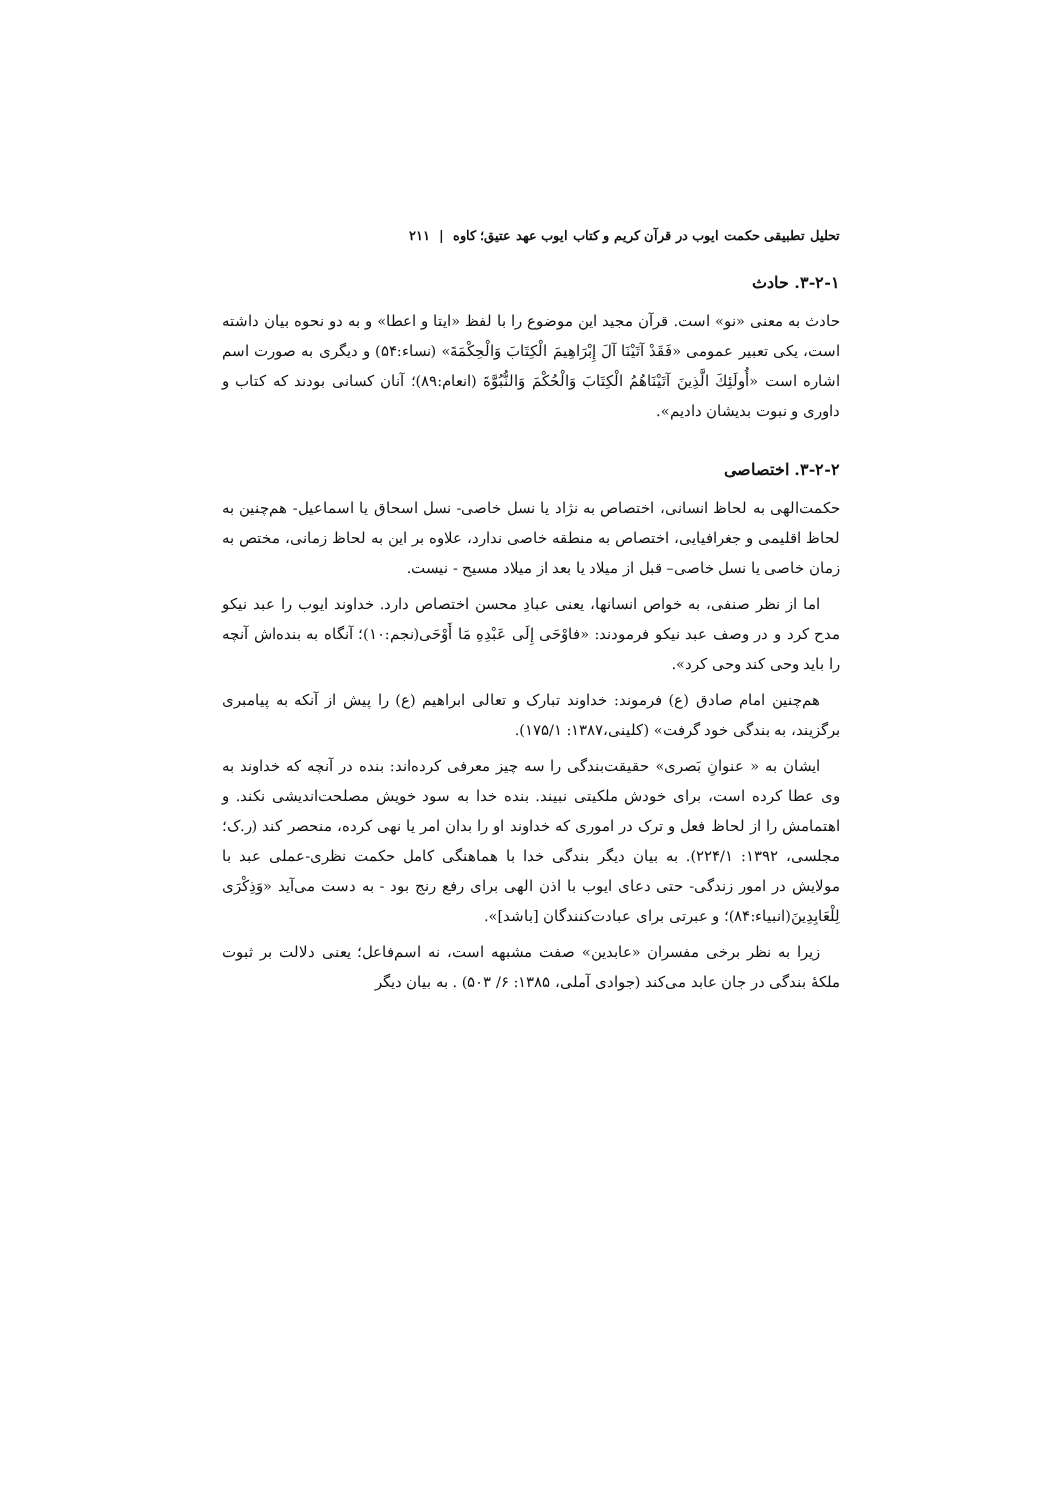تحلیل تطبیقی حکمت ایوب در قرآن کریم و کتاب ایوب عهد عتیق؛ کاوه | ۲۱۱
۳-۲-۱. حادث
حادث به معنی «نو» است. قرآن مجید این موضوع را با لفظ «ایتا و اعطا» و به دو نحوه بیان داشته است، یکی تعبیر عمومی «فَقَدْ آتَيْنَا آلَ إِبْرَاهِيمَ الْكِتَابَ وَالْحِكْمَةَ» (نساء:۵۴) و دیگری به صورت اسم اشاره است «أُولَئِكَ الَّذِينَ آتَيْنَاهُمُ الْكِتَابَ وَالْحُكْمَ وَالنُّبُوَّةَ (انعام:۸۹)؛ آنان کسانی بودند که کتاب و داوری و نبوت بدیشان دادیم».
۳-۲-۲. اختصاصی
حکمت‌الهی به لحاظ انسانی، اختصاص به نژاد یا نسل خاصی- نسل اسحاق یا اسماعیل- هم‌چنین به لحاظ اقلیمی و جغرافیایی، اختصاص به منطقه خاصی ندارد، علاوه بر این به لحاظ زمانی، مختص به زمان خاصی یا نسل خاصی– قبل از میلاد یا بعد از میلاد مسیح - نیست.
اما از نظر صنفی، به خواص انسانها، یعنی عبادِ محسن اختصاص دارد. خداوند ایوب را عبد نیکو مدح کرد و در وصف عبد نیکو فرمودند: «فاوْحَى إِلَى عَبْدِهِ مَا أَوْحَى(نجم:۱۰)؛ آنگاه به بنده‌اش آنچه را باید وحی کند وحی کرد».
هم‌چنین امام صادق (ع) فرموند: خداوند تبارک و تعالی ابراهیم (ع) را پیش از آنکه به پیامبری برگزیند، به بندگی خود گرفت» (کلینی،۱۳۸۷: ۱۷۵/۱).
ایشان به « عنوانِ بَصری» حقیقت‌بندگی را سه چیز معرفی کرده‌اند: بنده در آنچه که خداوند به وی عطا کرده است، برای خودش ملکیتی نبیند. بنده خدا به سود خویش مصلحت‌اندیشی نکند. و اهتمامش را از لحاظ فعل و ترک در اموری که خداوند او را بدان امر یا نهی کرده، منحصر کند (ر.ک؛ مجلسی، ۱۳۹۲: ۲۲۴/۱). به بیان دیگر بندگی خدا با هماهنگی کامل حکمت نظری-عملی عبد با مولایش در امور زندگی- حتی دعای ایوب با اذن الهی برای رفع رنج بود - به دست می‌آید «وَذِكْرَى لِلْعَابِدِينَ(انبیاء:۸۴)؛ و عبرتی برای عبادت‌کنندگان [باشد]».
زیرا به نظر برخی مفسران «عابدین» صفت مشبهه است، نه اسم‌فاعل؛ یعنی دلالت بر ثبوت ملکهٔ بندگی در جان عابد می‌کند (جوادی آملی، ۱۳۸۵: ۶/ ۵۰۳) . به بیان دیگر